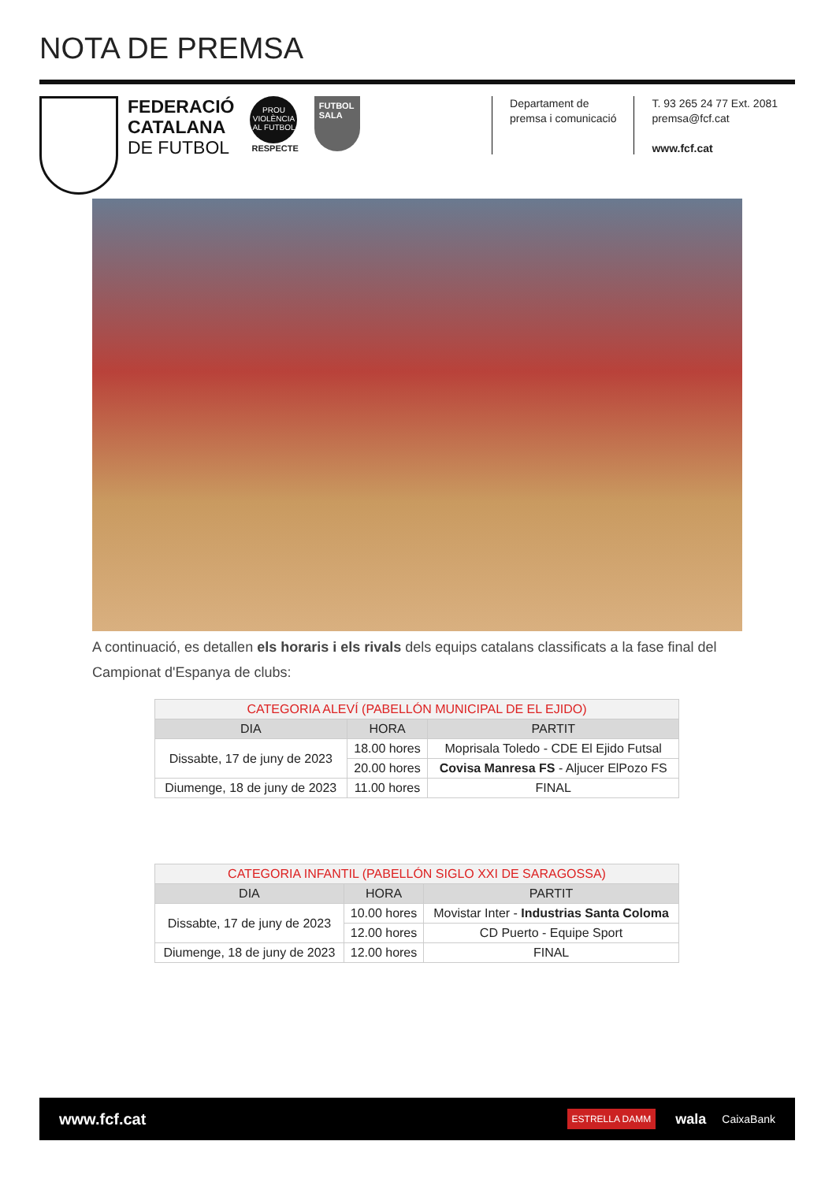NOTA DE PREMSA
FEDERACIÓ
CATALANA
DE FUTBOL
PROU VIOLÈNCIA AL FUTBOL
RESPECTE
FUTBOL SALA
Departament de
premsa i comunicació
T. 93 265 24 77 Ext. 2081
premsa@fcf.cat
www.fcf.cat
A continuació, es detallen els horaris i els rivals dels equips catalans classificats a la fase final del Campionat d'Espanya de clubs:
| CATEGORIA ALEVÍ (PABELLÓN MUNICIPAL DE EL EJIDO) | | |
| DIA | HORA | PARTIT |
| Dissabte, 17 de juny de 2023 | 18.00 hores | Moprisala Toledo - CDE El Ejido Futsal |
| | 20.00 hores | Covisa Manresa FS - Aljucer ElPozo FS |
| Diumenge, 18 de juny de 2023 | 11.00 hores | FINAL |
| CATEGORIA INFANTIL (PABELLÓN SIGLO XXI DE SARAGOSSA) | | |
| DIA | HORA | PARTIT |
| Dissabte, 17 de juny de 2023 | 10.00 hores | Movistar Inter - Industrias Santa Coloma |
| | 12.00 hores | CD Puerto - Equipe Sport |
| Diumenge, 18 de juny de 2023 | 12.00 hores | FINAL |
www.fcf.cat ESTRELLA DAMM wala CaixaBank